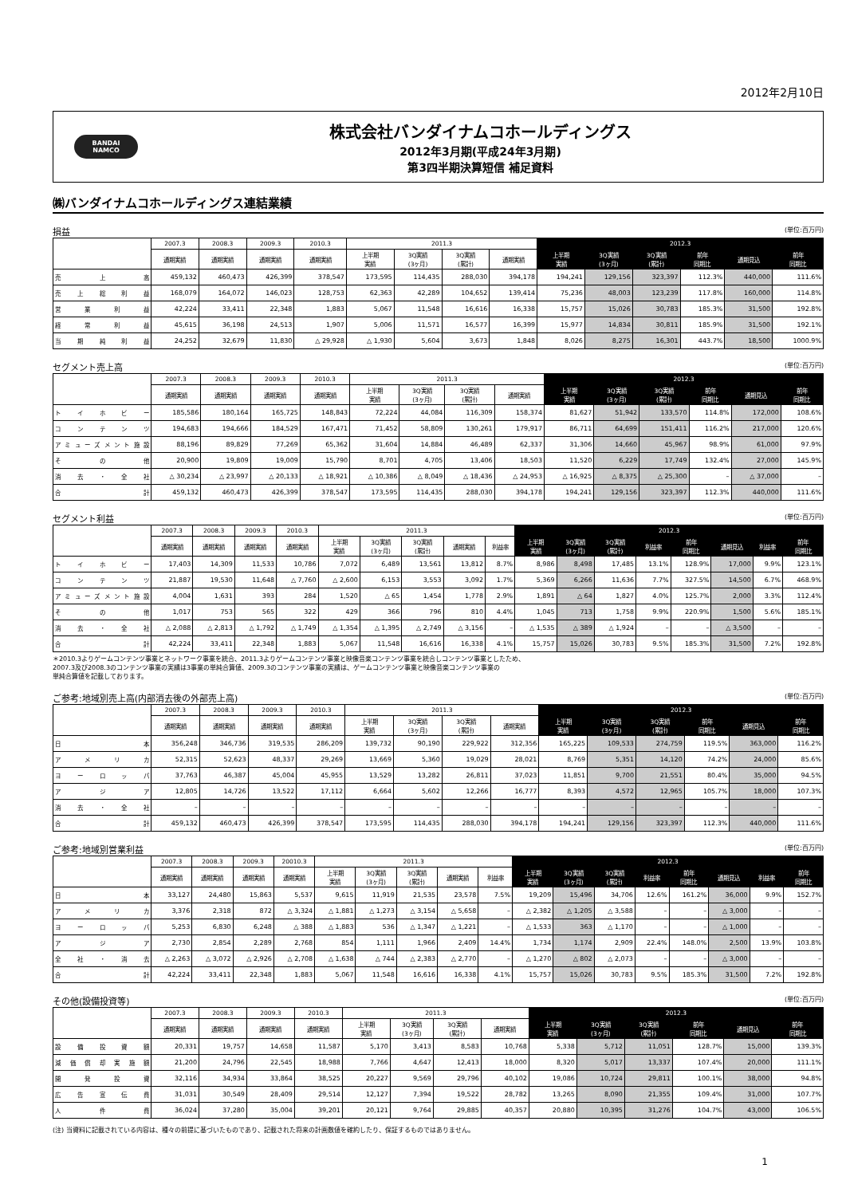2012年2月10日
BANDAI
NAMCO
株式会社バンダイナムコホールディングス
2012年3月期(平成24年3月期)
第3四半期決算短信 補足資料
㈱バンダイナムコホールディングス連結業績
損益 (単位:百万円)
| | 2007.3 | 2008.3 | 2009.3 | 2010.3 | 2011.3 | | | | 2012.3 | | | | | |
| --- | --- | --- | --- | --- | --- | --- | --- | --- | --- | --- | --- | --- | --- | --- |
| | 通期実績 | 通期実績 | 通期実績 | 通期実績 | 上半期 実績 | 3Q実績 (3ヶ月) | 3Q実績 (累計) | 通期実績 | 上半期 実績 | 3Q実績 (3ヶ月) | 3Q実績 (累計) | 前年 同期比 | 通期見込 | 前年 同期比 |
| 売上高 | 459,132 | 460,473 | 426,399 | 378,547 | 173,595 | 114,435 | 288,030 | 394,178 | 194,241 | 129,156 | 323,397 | 112.3% | 440,000 | 111.6% |
| 売上総利益 | 168,079 | 164,072 | 146,023 | 128,753 | 62,363 | 42,289 | 104,652 | 139,414 | 75,236 | 48,003 | 123,239 | 117.8% | 160,000 | 114.8% |
| 営業利益 | 42,224 | 33,411 | 22,348 | 1,883 | 5,067 | 11,548 | 16,616 | 16,338 | 15,757 | 15,026 | 30,783 | 185.3% | 31,500 | 192.8% |
| 経常利益 | 45,615 | 36,198 | 24,513 | 1,907 | 5,006 | 11,571 | 16,577 | 16,399 | 15,977 | 14,834 | 30,811 | 185.9% | 31,500 | 192.1% |
| 当期純利益 | 24,252 | 32,679 | 11,830 | △ 29,928 | △ 1,930 | 5,604 | 3,673 | 1,848 | 8,026 | 8,275 | 16,301 | 443.7% | 18,500 | 1000.9% |
セグメント売上高 (単位:百万円)
| | 2007.3 | 2008.3 | 2009.3 | 2010.3 | 2011.3 | | | | 2012.3 | | | | | |
| --- | --- | --- | --- | --- | --- | --- | --- | --- | --- | --- | --- | --- | --- | --- |
| | 通期実績 | 通期実績 | 通期実績 | 通期実績 | 上半期 実績 | 3Q実績 (3ヶ月) | 3Q実績 (累計) | 通期実績 | 上半期 実績 | 3Q実績 (3ヶ月) | 3Q実績 (累計) | 前年 同期比 | 通期見込 | 前年 同期比 |
| トイホビー | 185,586 | 180,164 | 165,725 | 148,843 | 72,224 | 44,084 | 116,309 | 158,374 | 81,627 | 51,942 | 133,570 | 114.8% | 172,000 | 108.6% |
| コンテンツ | 194,683 | 194,666 | 184,529 | 167,471 | 71,452 | 58,809 | 130,261 | 179,917 | 86,711 | 64,699 | 151,411 | 116.2% | 217,000 | 120.6% |
| アミューズメント施設 | 88,196 | 89,829 | 77,269 | 65,362 | 31,604 | 14,884 | 46,489 | 62,337 | 31,306 | 14,660 | 45,967 | 98.9% | 61,000 | 97.9% |
| その他 | 20,900 | 19,809 | 19,009 | 15,790 | 8,701 | 4,705 | 13,406 | 18,503 | 11,520 | 6,229 | 17,749 | 132.4% | 27,000 | 145.9% |
| 消去・全社 | △ 30,234 | △ 23,997 | △ 20,133 | △ 18,921 | △ 10,386 | △ 8,049 | △ 18,436 | △ 24,953 | △ 16,925 | △ 8,375 | △ 25,300 | – | △ 37,000 | – |
| 合計 | 459,132 | 460,473 | 426,399 | 378,547 | 173,595 | 114,435 | 288,030 | 394,178 | 194,241 | 129,156 | 323,397 | 112.3% | 440,000 | 111.6% |
セグメント利益 (単位:百万円)
| | 2007.3 | 2008.3 | 2009.3 | 2010.3 | 2011.3 | | | | | 2012.3 | | | | | | | |
| --- | --- | --- | --- | --- | --- | --- | --- | --- | --- | --- | --- | --- | --- | --- | --- | --- | --- |
| | 通期実績 | 通期実績 | 通期実績 | 通期実績 | 上半期 実績 | 3Q実績 (3ヶ月) | 3Q実績 (累計) | 通期実績 | 利益率 | 上半期 実績 | 3Q実績 (3ヶ月) | 3Q実績 (累計) | 利益率 | 前年 同期比 | 通期見込 | 利益率 | 前年 同期比 |
| トイホビー | 17,403 | 14,309 | 11,533 | 10,786 | 7,072 | 6,489 | 13,561 | 13,812 | 8.7% | 8,986 | 8,498 | 17,485 | 13.1% | 128.9% | 17,000 | 9.9% | 123.1% |
| コンテンツ | 21,887 | 19,530 | 11,648 | △ 7,760 | △ 2,600 | 6,153 | 3,553 | 3,092 | 1.7% | 5,369 | 6,266 | 11,636 | 7.7% | 327.5% | 14,500 | 6.7% | 468.9% |
| アミューズメント施設 | 4,004 | 1,631 | 393 | 284 | 1,520 | △ 65 | 1,454 | 1,778 | 2.9% | 1,891 | △ 64 | 1,827 | 4.0% | 125.7% | 2,000 | 3.3% | 112.4% |
| その他 | 1,017 | 753 | 565 | 322 | 429 | 366 | 796 | 810 | 4.4% | 1,045 | 713 | 1,758 | 9.9% | 220.9% | 1,500 | 5.6% | 185.1% |
| 消去・全社 | △ 2,088 | △ 2,813 | △ 1,792 | △ 1,749 | △ 1,354 | △ 1,395 | △ 2,749 | △ 3,156 | – | △ 1,535 | △ 389 | △ 1,924 | – | – | △ 3,500 | – | – |
| 合計 | 42,224 | 33,411 | 22,348 | 1,883 | 5,067 | 11,548 | 16,616 | 16,338 | 4.1% | 15,757 | 15,026 | 30,783 | 9.5% | 185.3% | 31,500 | 7.2% | 192.8% |
＊2010.3よりゲームコンテンツ事業とネットワーク事業を統合、2011.3よりゲームコンテンツ事業と映像音楽コンテンツ事業を統合しコンテンツ事業としたため、
2007.3及び2008.3のコンテンツ事業の実績は3事業の単純合算値、2009.3のコンテンツ事業の実績は、ゲームコンテンツ事業と映像音楽コンテンツ事業の
単純合算値を記載しております。
ご参考:地域別売上高(内部消去後の外部売上高) (単位:百万円)
| | 2007.3 | 2008.3 | 2009.3 | 2010.3 | 2011.3 | | | | 2012.3 | | | | | |
| --- | --- | --- | --- | --- | --- | --- | --- | --- | --- | --- | --- | --- | --- | --- |
| | 通期実績 | 通期実績 | 通期実績 | 通期実績 | 上半期 実績 | 3Q実績 (3ヶ月) | 3Q実績 (累計) | 通期実績 | 上半期 実績 | 3Q実績 (3ヶ月) | 3Q実績 (累計) | 前年 同期比 | 通期見込 | 前年 同期比 |
| 日本 | 356,248 | 346,736 | 319,535 | 286,209 | 139,732 | 90,190 | 229,922 | 312,356 | 165,225 | 109,533 | 274,759 | 119.5% | 363,000 | 116.2% |
| アメリカ | 52,315 | 52,623 | 48,337 | 29,269 | 13,669 | 5,360 | 19,029 | 28,021 | 8,769 | 5,351 | 14,120 | 74.2% | 24,000 | 85.6% |
| ヨーロッパ | 37,763 | 46,387 | 45,004 | 45,955 | 13,529 | 13,282 | 26,811 | 37,023 | 11,851 | 9,700 | 21,551 | 80.4% | 35,000 | 94.5% |
| アジア | 12,805 | 14,726 | 13,522 | 17,112 | 6,664 | 5,602 | 12,266 | 16,777 | 8,393 | 4,572 | 12,965 | 105.7% | 18,000 | 107.3% |
| 消去・全社 | – | – | – | – | – | – | – | – | – | – | – | – | – | – |
| 合計 | 459,132 | 460,473 | 426,399 | 378,547 | 173,595 | 114,435 | 288,030 | 394,178 | 194,241 | 129,156 | 323,397 | 112.3% | 440,000 | 111.6% |
ご参考:地域別営業利益 (単位:百万円)
| | 2007.3 | 2008.3 | 2009.3 | 20010.3 | 2011.3 | | | | | 2012.3 | | | | | | | |
| --- | --- | --- | --- | --- | --- | --- | --- | --- | --- | --- | --- | --- | --- | --- | --- | --- | --- |
| | 通期実績 | 通期実績 | 通期実績 | 通期実績 | 上半期 実績 | 3Q実績 (3ヶ月) | 3Q実績 (累計) | 通期実績 | 利益率 | 上半期 実績 | 3Q実績 (3ヶ月) | 3Q実績 (累計) | 利益率 | 前年 同期比 | 通期見込 | 利益率 | 前年 同期比 |
| 日本 | 33,127 | 24,480 | 15,863 | 5,537 | 9,615 | 11,919 | 21,535 | 23,578 | 7.5% | 19,209 | 15,496 | 34,706 | 12.6% | 161.2% | 36,000 | 9.9% | 152.7% |
| アメリカ | 3,376 | 2,318 | 872 | △ 3,324 | △ 1,881 | △ 1,273 | △ 3,154 | △ 5,658 | – | △ 2,382 | △ 1,205 | △ 3,588 | – | – | △ 3,000 | – | – |
| ヨーロッパ | 5,253 | 6,830 | 6,248 | △ 388 | △ 1,883 | 536 | △ 1,347 | △ 1,221 | – | △ 1,533 | 363 | △ 1,170 | – | – | △ 1,000 | – | – |
| アジア | 2,730 | 2,854 | 2,289 | 2,768 | 854 | 1,111 | 1,966 | 2,409 | 14.4% | 1,734 | 1,174 | 2,909 | 22.4% | 148.0% | 2,500 | 13.9% | 103.8% |
| 全社・消去 | △ 2,263 | △ 3,072 | △ 2,926 | △ 2,708 | △ 1,638 | △ 744 | △ 2,383 | △ 2,770 | – | △ 1,270 | △ 802 | △ 2,073 | – | – | △ 3,000 | – | – |
| 合計 | 42,224 | 33,411 | 22,348 | 1,883 | 5,067 | 11,548 | 16,616 | 16,338 | 4.1% | 15,757 | 15,026 | 30,783 | 9.5% | 185.3% | 31,500 | 7.2% | 192.8% |
その他(設備投資等) (単位:百万円)
| | 2007.3 | 2008.3 | 2009.3 | 2010.3 | 2011.3 | | | | 2012.3 | | | | | |
| --- | --- | --- | --- | --- | --- | --- | --- | --- | --- | --- | --- | --- | --- | --- |
| | 通期実績 | 通期実績 | 通期実績 | 通期実績 | 上半期 実績 | 3Q実績 (3ヶ月) | 3Q実績 (累計) | 通期実績 | 上半期 実績 | 3Q実績 (3ヶ月) | 3Q実績 (累計) | 前年 同期比 | 通期見込 | 前年 同期比 |
| 設備投資額 | 20,331 | 19,757 | 14,658 | 11,587 | 5,170 | 3,413 | 8,583 | 10,768 | 5,338 | 5,712 | 11,051 | 128.7% | 15,000 | 139.3% |
| 減価償却実施額 | 21,200 | 24,796 | 22,545 | 18,988 | 7,766 | 4,647 | 12,413 | 18,000 | 8,320 | 5,017 | 13,337 | 107.4% | 20,000 | 111.1% |
| 開発投資 | 32,116 | 34,934 | 33,864 | 38,525 | 20,227 | 9,569 | 29,796 | 40,102 | 19,086 | 10,724 | 29,811 | 100.1% | 38,000 | 94.8% |
| 広告宣伝費 | 31,031 | 30,549 | 28,409 | 29,514 | 12,127 | 7,394 | 19,522 | 28,782 | 13,265 | 8,090 | 21,355 | 109.4% | 31,000 | 107.7% |
| 人件費 | 36,024 | 37,280 | 35,004 | 39,201 | 20,121 | 9,764 | 29,885 | 40,357 | 20,880 | 10,395 | 31,276 | 104.7% | 43,000 | 106.5% |
(注) 当資料に記載されている内容は、種々の前提に基づいたものであり、記載された将来の計画数値を確約したり、保証するものではありません。
1